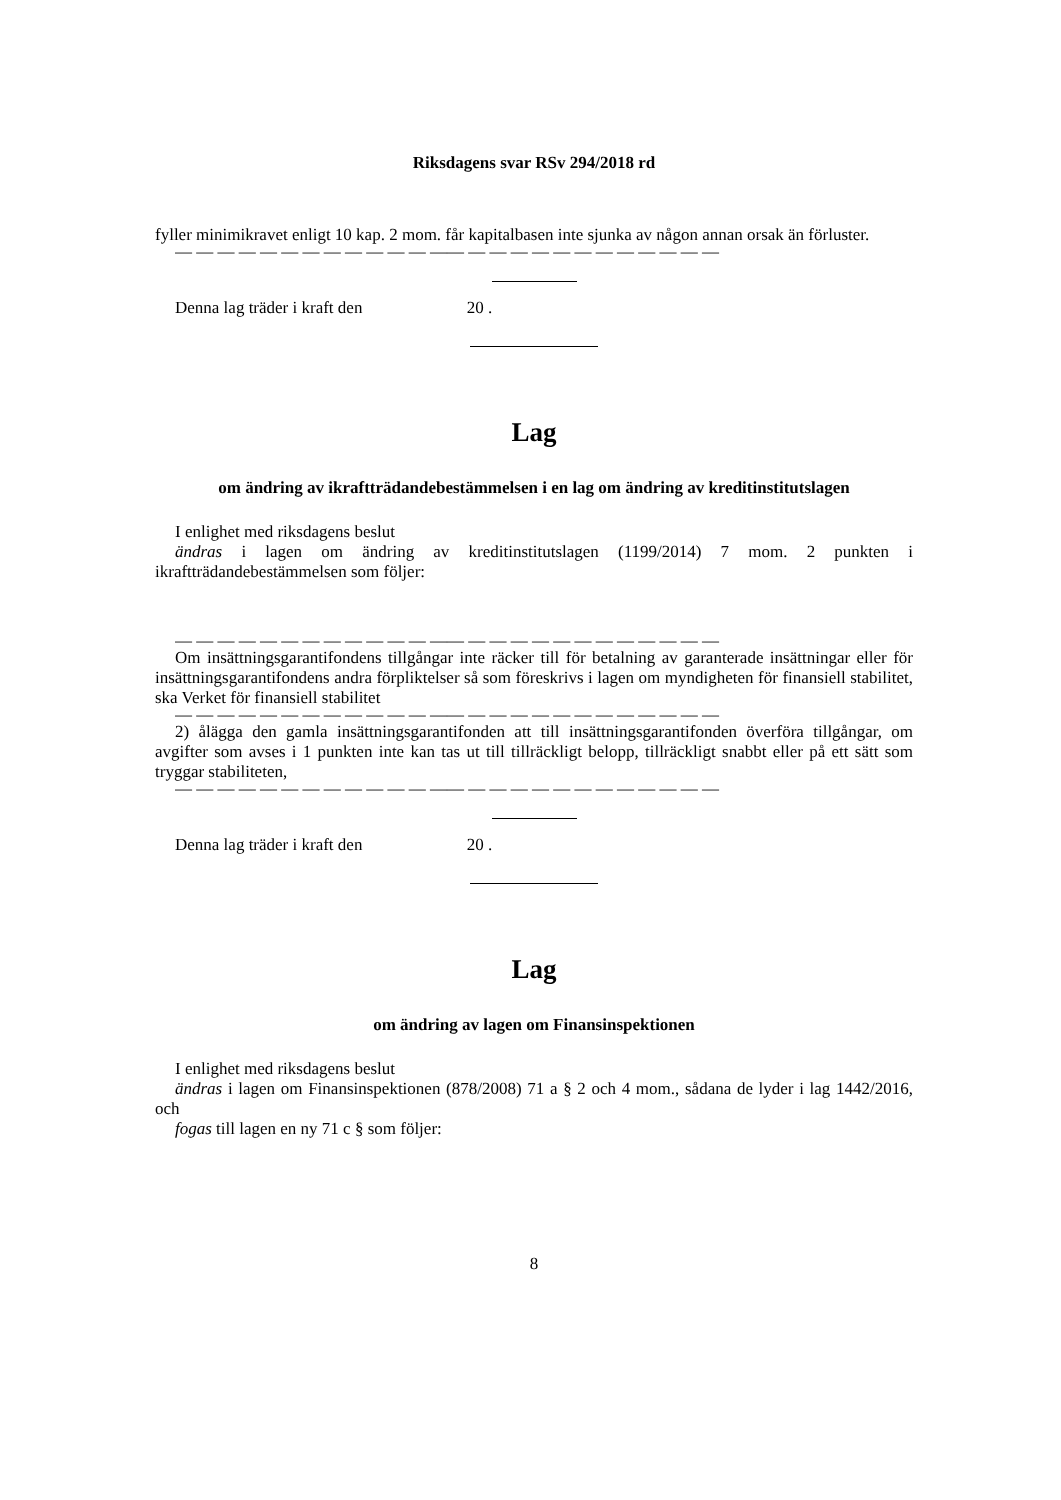Riksdagens svar RSv 294/2018 rd
fyller minimikravet enligt 10 kap. 2 mom. får kapitalbasen inte sjunka av någon annan orsak än förluster.
— — — — — — — — — — — — —— — — — — — — — — — — — —
Denna lag träder i kraft den 20 .
Lag
om ändring av ikraftträdandebestämmelsen i en lag om ändring av kreditinstitutslagen
I enlighet med riksdagens beslut
ändras i lagen om ändring av kreditinstitutslagen (1199/2014) 7 mom. 2 punkten i ikraftträdandebestämmelsen som följer:
— — — — — — — — — — — — —— — — — — — — — — — — — —
Om insättningsgarantifondens tillgångar inte räcker till för betalning av garanterade insättningar eller för insättningsgarantifondens andra förpliktelser så som föreskrivs i lagen om myndigheten för finansiell stabilitet, ska Verket för finansiell stabilitet
— — — — — — — — — — — — —— — — — — — — — — — — — —
2) ålägga den gamla insättningsgarantifonden att till insättningsgarantifonden överföra tillgångar, om avgifter som avses i 1 punkten inte kan tas ut till tillräckligt belopp, tillräckligt snabbt eller på ett sätt som tryggar stabiliteten,
— — — — — — — — — — — — —— — — — — — — — — — — — —
Denna lag träder i kraft den 20 .
Lag
om ändring av lagen om Finansinspektionen
I enlighet med riksdagens beslut
ändras i lagen om Finansinspektionen (878/2008) 71 a § 2 och 4 mom., sådana de lyder i lag 1442/2016, och
fogas till lagen en ny 71 c § som följer:
8